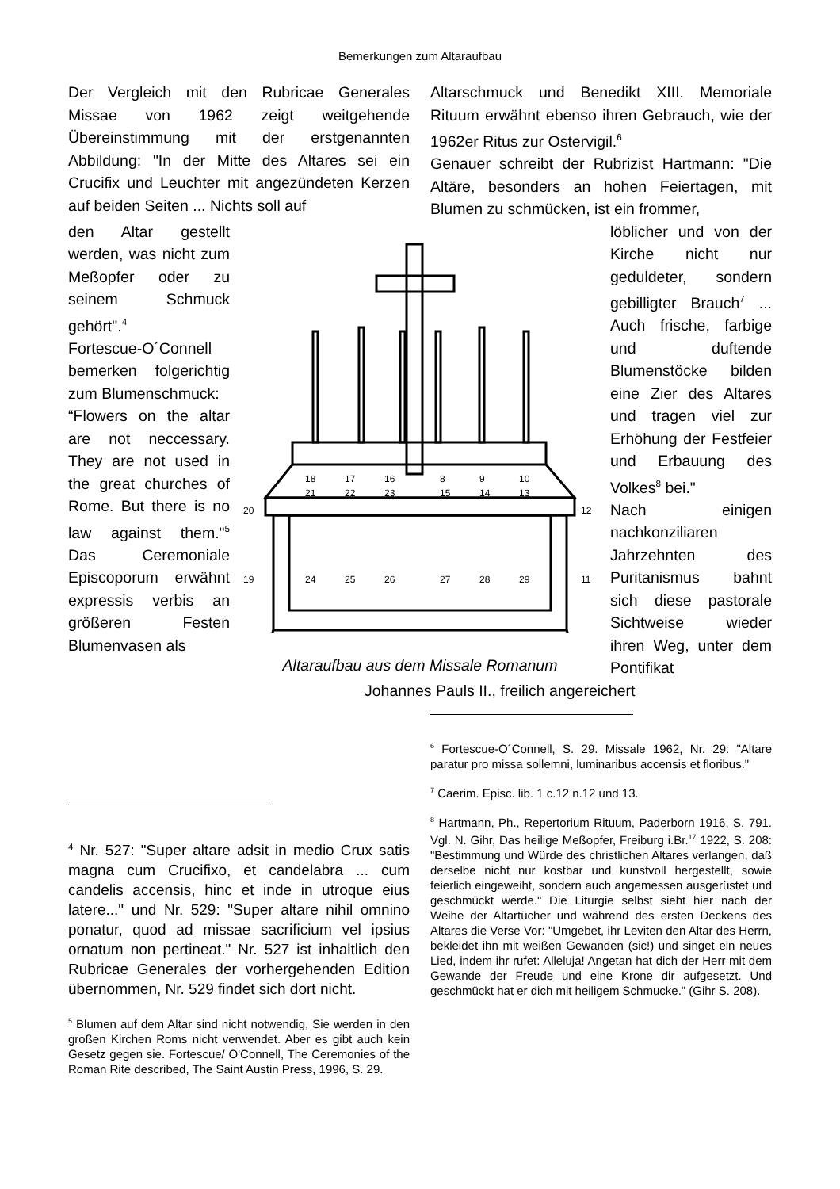Bemerkungen zum Altaraufbau
Der Vergleich mit den Rubricae Generales Missae von 1962 zeigt weitgehende Übereinstimmung mit der erstgenannten Abbildung: "In der Mitte des Altares sei ein Crucifix und Leuchter mit angezündeten Kerzen auf beiden Seiten ... Nichts soll auf
Altarschmuck und Benedikt XIII. Memoriale Rituum erwähnt ebenso ihren Gebrauch, wie der 1962er Ritus zur Ostervigil.<sup>6</sup>
Genauer schreibt der Rubrizist Hartmann: "Die Altäre, besonders an hohen Feiertagen, mit Blumen zu schmücken, ist ein frommer,
den Altar gestellt werden, was nicht zum Meßopfer oder zu seinem Schmuck gehört".<sup>4</sup>
Fortescue-O´Connell bemerken folgerichtig zum Blu­menschmuck:
“Flowers on the altar are not neccessary. They are not used in the great churches of Rome. But there is no law against them."<sup>5</sup> Das Ceremoniale Episco­porum erwähnt expressis verbis an größeren Festen Blumenvasen als
18
17
16
8
9
10
21
22
23
15
14
13
20
12
19
24
25
26
27
28
29
11
Altaraufbau aus dem Missale Romanum
löblicher und von der Kirche nicht nur geduldeter, sondern gebilligter Brauch<sup>7</sup> ... Auch frische, farbige und duftende Blumenstöcke bilden eine Zier des Altares und tragen viel zur Erhöhung der Festfeier und Erbauung des Volkes<sup>8</sup> bei."
Nach einigen nachkonziliaren Jahrzehnten des Puritanismus bahnt sich diese pastorale Sichtweise wieder ihren Weg, unter dem Pontifikat
Johannes Pauls II., freilich angereichert
<sup>4</sup> Nr. 527: "Super altare adsit in medio Crux satis magna cum Crucifixo, et candelabra ... cum candelis accensis, hinc et inde in utroque eius latere..." und Nr. 529: "Super altare nihil omnino ponatur, quod ad missae sacrificium vel ipsius ornatum non pertineat." Nr. 527 ist inhaltlich den Rubricae Generales der vorhergehenden Edition übernommen, Nr. 529 findet sich dort nicht.
<sup>5</sup> Blumen auf dem Altar sind nicht notwendig, Sie wer­den in den großen Kirchen Roms nicht verwendet. Aber es gibt auch kein Gesetz gegen sie. Fortescue/ O'Connell, The Ceremonies of the Roman Rite de­scribed, The Saint Austin Press, 1996, S. 29.
<sup>6</sup> Fortescue-O´Connell, S. 29. Missale 1962, Nr. 29: "Altare paratur pro missa sollemni, luminaribus accensis et floribus."
<sup>7</sup> Caerim. Episc. lib. 1 c.12 n.12 und 13.
<sup>8</sup> Hartmann, Ph., Repertorium Rituum, Paderborn 1916, S. 791. Vgl. N. Gihr, Das heilige Meßopfer, Frei­burg i.Br.<sup>17</sup> 1922, S. 208: "Bestimmung und Würde des christlichen Altares verlangen, daß derselbe nicht nur kostbar und kunstvoll hergestellt, sowie feierlich eingeweiht, sondern auch angemessen ausgerüstet und geschmückt werde." Die Liturgie selbst sieht hier nach der Weihe der Altartücher und während des er­sten Deckens des Altares die Verse Vor: "Umgebet, ihr Leviten den Altar des Herrn, bekleidet ihn mit weißen Gewanden (sic!) und singet ein neues Lied, in­dem ihr rufet: Alleluja! Angetan hat dich der Herr mit dem Gewande der Freude und eine Krone dir auf­gesetzt. Und geschmückt hat er dich mit heiligem Schmucke." (Gihr S. 208).